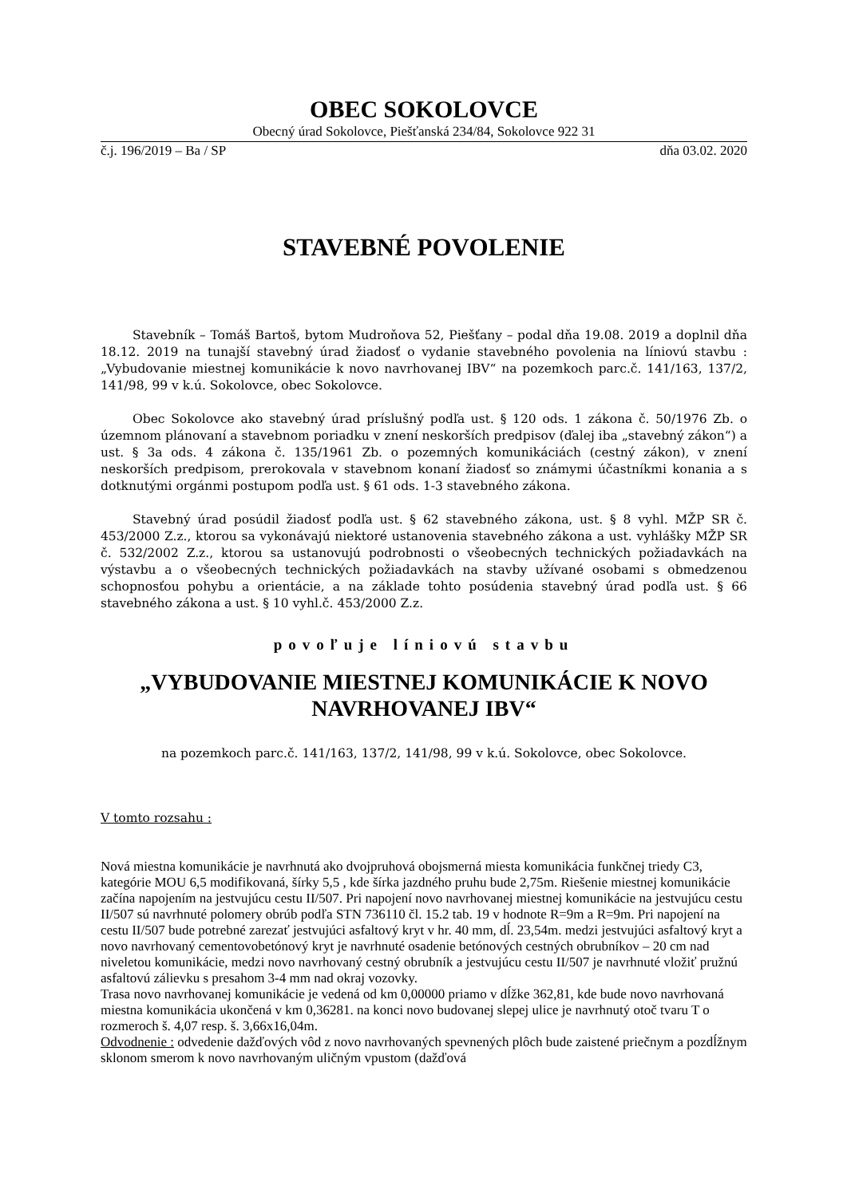OBEC SOKOLOVCE
Obecný úrad Sokolovce, Piešťanská 234/84, Sokolovce 922 31
č.j. 196/2019 – Ba / SP dňa 03.02. 2020
STAVEBNÉ POVOLENIE
Stavebník – Tomáš Bartoš, bytom Mudroňova 52, Piešťany – podal dňa 19.08. 2019 a doplnil dňa 18.12. 2019 na tunajší stavebný úrad žiadosť o vydanie stavebného povolenia na líniovú stavbu : „Vybudovanie miestnej komunikácie k novo navrhovanej IBV“ na pozemkoch parc.č. 141/163, 137/2, 141/98, 99 v k.ú. Sokolovce, obec Sokolovce.
Obec Sokolovce ako stavebný úrad príslušný podľa ust. § 120 ods. 1 zákona č. 50/1976 Zb. o územnom plánovaní a stavebnom poriadku v znení neskorších predpisov (ďalej iba „stavebný zákon“) a ust. § 3a ods. 4 zákona č. 135/1961 Zb. o pozemných komunikáciách (cestný zákon), v znení neskorších predpisom, prerokovala v stavebnom konaní žiadosť so známymi účastníkmi konania a s dotknutými orgánmi postupom podľa ust. § 61 ods. 1-3 stavebného zákona.
Stavebný úrad posúdil žiadosť podľa ust. § 62 stavebného zákona, ust. § 8 vyhl. MŽP SR č. 453/2000 Z.z., ktorou sa vykonávajú niektoré ustanovenia stavebného zákona a ust. vyhlášky MŽP SR č. 532/2002 Z.z., ktorou sa ustanovujú podrobnosti o všeobecných technických požiadavkách na výstavbu a o všeobecných technických požiadavkách na stavby užívané osobami s obmedzenou schopnosťou pohybu a orientácie, a na základe tohto posúdenia stavebný úrad podľa ust. § 66 stavebného zákona a ust. § 10 vyhl.č. 453/2000 Z.z.
povoľuje líniovú stavbu
„VYBUDOVANIE MIESTNEJ KOMUNIKÁCIE K NOVO NAVRHOVANEJ IBV“
na pozemkoch parc.č. 141/163, 137/2, 141/98, 99 v k.ú. Sokolovce, obec Sokolovce.
V tomto rozsahu :
Nová miestna komunikácie je navrhnutá ako dvojpruhová obojsmerná miesta komunikácia funkčnej triedy C3, kategórie MOU 6,5 modifikovaná, šírky 5,5 , kde šírka jazdného pruhu bude 2,75m. Riešenie miestnej komunikácie začína napojením na jestvujúcu cestu II/507. Pri napojení novo navrhovanej miestnej komunikácie na jestvujúcu cestu II/507 sú navrhnuté polomery obrúb podľa STN 736110 čl. 15.2 tab. 19 v hodnote R=9m a R=9m. Pri napojení na cestu II/507 bude potrebné zarezať jestvujúci asfaltový kryt v hr. 40 mm, dĺ. 23,54m. medzi jestvujúci asfaltový kryt a novo navrhovaný cementovobetónový kryt je navrhnuté osadenie betónových cestných obrubníkov – 20 cm nad niveletou komunikácie, medzi novo navrhovaný cestný obrubník a jestvujúcu cestu II/507 je navrhnuté vložiť pružnú asfaltovú zálievku s presahom 3-4 mm nad okraj vozovky.
Trasa novo navrhovanej komunikácie je vedená od km 0,00000 priamo v dĺžke 362,81, kde bude novo navrhovaná miestna komunikácia ukončená v km 0,36281. na konci novo budovanej slepej ulice je navrhnutý otoč tvaru T o rozmeroch š. 4,07 resp. š. 3,66x16,04m.
Odvodnenie : odvedenie dažďových vôd z novo navrhovaných spevnených plôch bude zaistené priečnym a pozdĺžnym sklonom smerom k novo navrhovaným uličným vpustom (dažďová